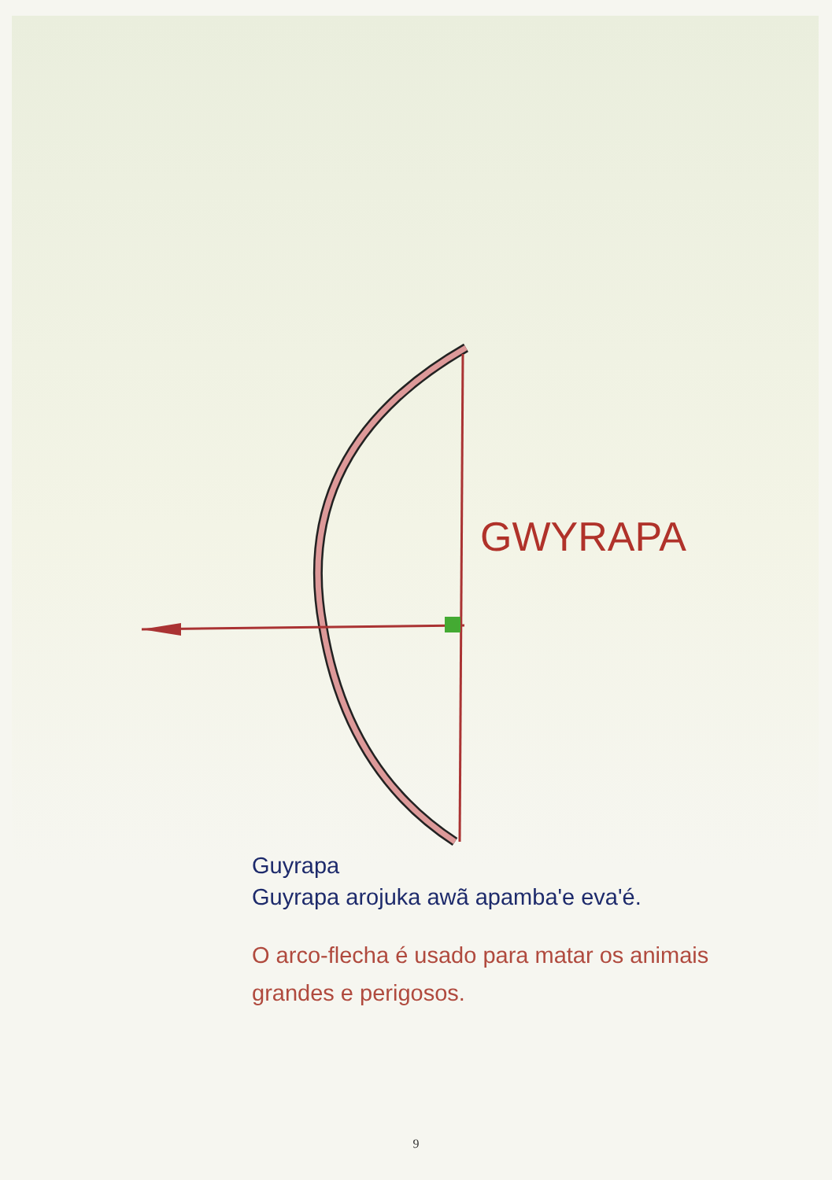GWYRAPA
Guyrapa
Guyrapa arojuka awã apamba'e eva'é.
O arco-flecha é usado para matar os animais grandes e perigosos.
9